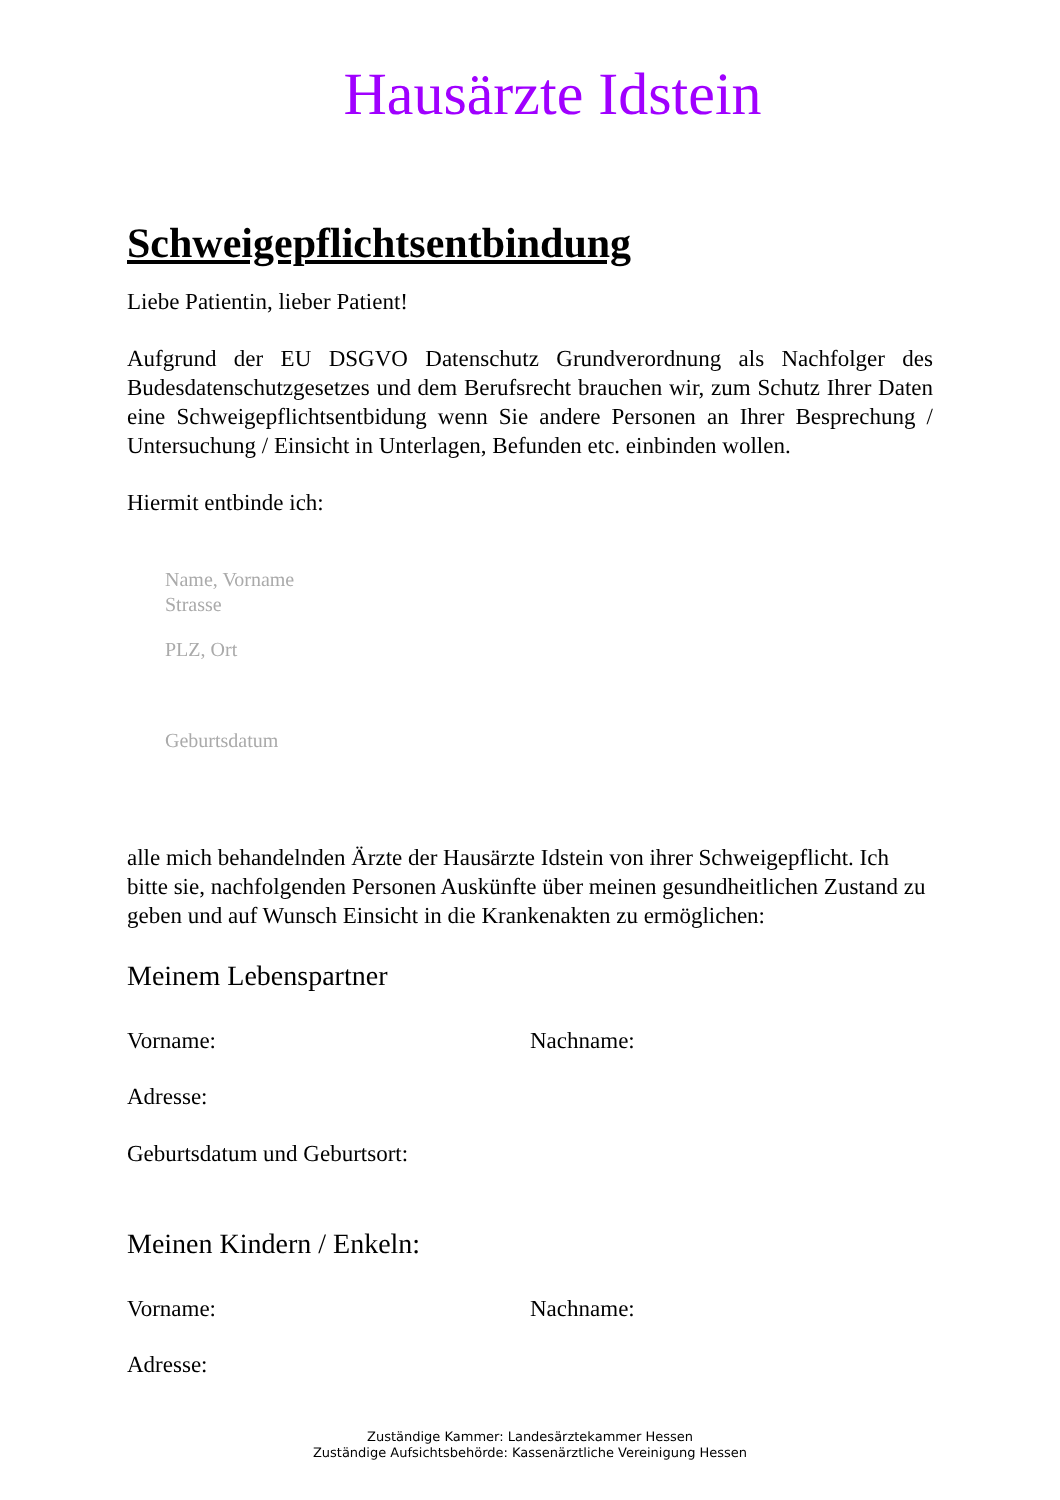Hausärzte Idstein
Schweigepflichtsentbindung
Liebe Patientin, lieber Patient!
Aufgrund der EU DSGVO Datenschutz Grundverordnung als Nachfolger des Budesdatenschutzgesetzes und dem Berufsrecht brauchen wir, zum Schutz Ihrer Daten eine Schweigepflichtsentbidung wenn Sie andere Personen an Ihrer Besprechung / Untersuchung / Einsicht in Unterlagen, Befunden etc. einbinden wollen.
Hiermit entbinde ich:
Name, Vorname
Strasse
PLZ, Ort
Geburtsdatum
alle mich behandelnden Ärzte der Hausärzte Idstein von ihrer Schweigepflicht. Ich bitte sie, nachfolgenden Personen Auskünfte über meinen gesundheitlichen Zustand zu geben und auf Wunsch Einsicht in die Krankenakten zu ermöglichen:
Meinem Lebenspartner
Vorname: Nachname:
Adresse:
Geburtsdatum und Geburtsort:
Meinen Kindern / Enkeln:
Vorname: Nachname:
Adresse:
Zuständige Kammer: Landesärztekammer Hessen
Zuständige Aufsichtsbehörde: Kassenärztliche Vereinigung Hessen